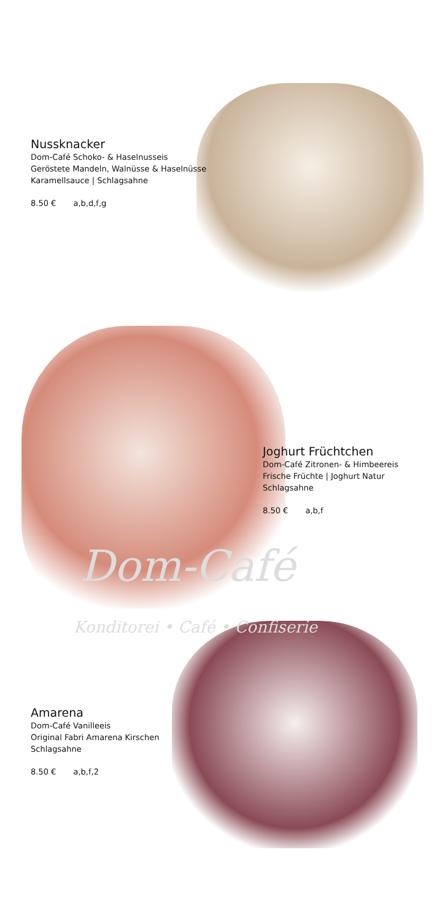Dom-Café
Konditorei • Café • Confiserie
Nussknacker
Dom-Café Schoko- & Haselnusseis
Geröstete Mandeln, Walnüsse & Haselnüsse
Karamellsauce | Schlagsahne
8.50 € a,b,d,f,g
Joghurt Früchtchen
Dom-Café Zitronen- & Himbeereis
Frische Früchte | Joghurt Natur
Schlagsahne
8.50 € a,b,f
Amarena
Dom-Café Vanilleeis
Original Fabri Amarena Kirschen
Schlagsahne
8.50 € a,b,f,2